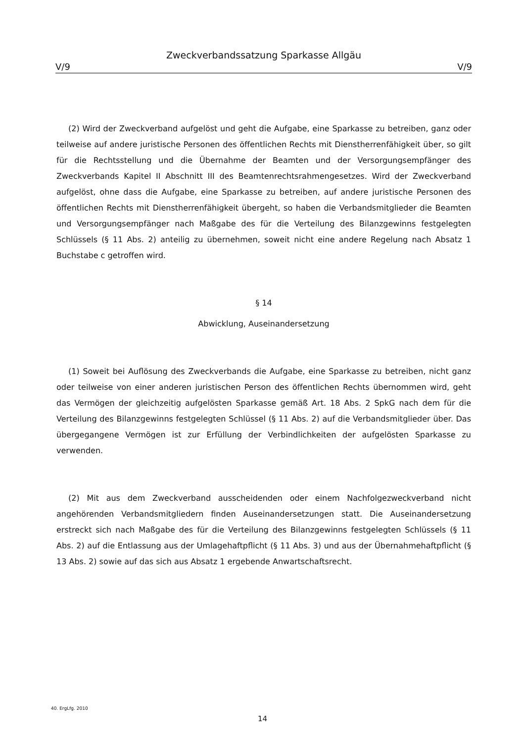Zweckverbandssatzung Sparkasse Allgäu
V/9 V/9
(2) Wird der Zweckverband aufgelöst und geht die Aufgabe, eine Sparkasse zu betreiben, ganz oder teilweise auf andere juristische Personen des öffentlichen Rechts mit Dienstherrenfähigkeit über, so gilt für die Rechtsstellung und die Übernahme der Beamten und der Versorgungsempfänger des Zweckverbands Kapitel II Abschnitt III des Beamtenrechtsrahmengesetzes. Wird der Zweckverband aufgelöst, ohne dass die Aufgabe, eine Sparkasse zu betreiben, auf andere juristische Personen des öffentlichen Rechts mit Dienstherrenfähigkeit übergeht, so haben die Verbandsmitglieder die Beamten und Versorgungsempfänger nach Maßgabe des für die Verteilung des Bilanzgewinns festgelegten Schlüssels (§ 11 Abs. 2) anteilig zu übernehmen, soweit nicht eine andere Regelung nach Absatz 1 Buchstabe c getroffen wird.
§ 14
Abwicklung, Auseinandersetzung
(1) Soweit bei Auflösung des Zweckverbands die Aufgabe, eine Sparkasse zu betreiben, nicht ganz oder teilweise von einer anderen juristischen Person des öffentlichen Rechts übernommen wird, geht das Vermögen der gleichzeitig aufgelösten Sparkasse gemäß Art. 18 Abs. 2 SpkG nach dem für die Verteilung des Bilanzgewinns festgelegten Schlüssel (§ 11 Abs. 2) auf die Verbandsmitglieder über. Das übergegangene Vermögen ist zur Erfüllung der Verbindlichkeiten der aufgelösten Sparkasse zu verwenden.
(2) Mit aus dem Zweckverband ausscheidenden oder einem Nachfolgezweckverband nicht angehörenden Verbandsmitgliedern finden Auseinandersetzungen statt. Die Auseinandersetzung erstreckt sich nach Maßgabe des für die Verteilung des Bilanzgewinns festgelegten Schlüssels (§ 11 Abs. 2) auf die Entlassung aus der Umlagehaftpflicht (§ 11 Abs. 3) und aus der Übernahmehaftpflicht (§ 13 Abs. 2) sowie auf das sich aus Absatz 1 ergebende Anwartschaftsrecht.
40. ErgLfg. 2010
14